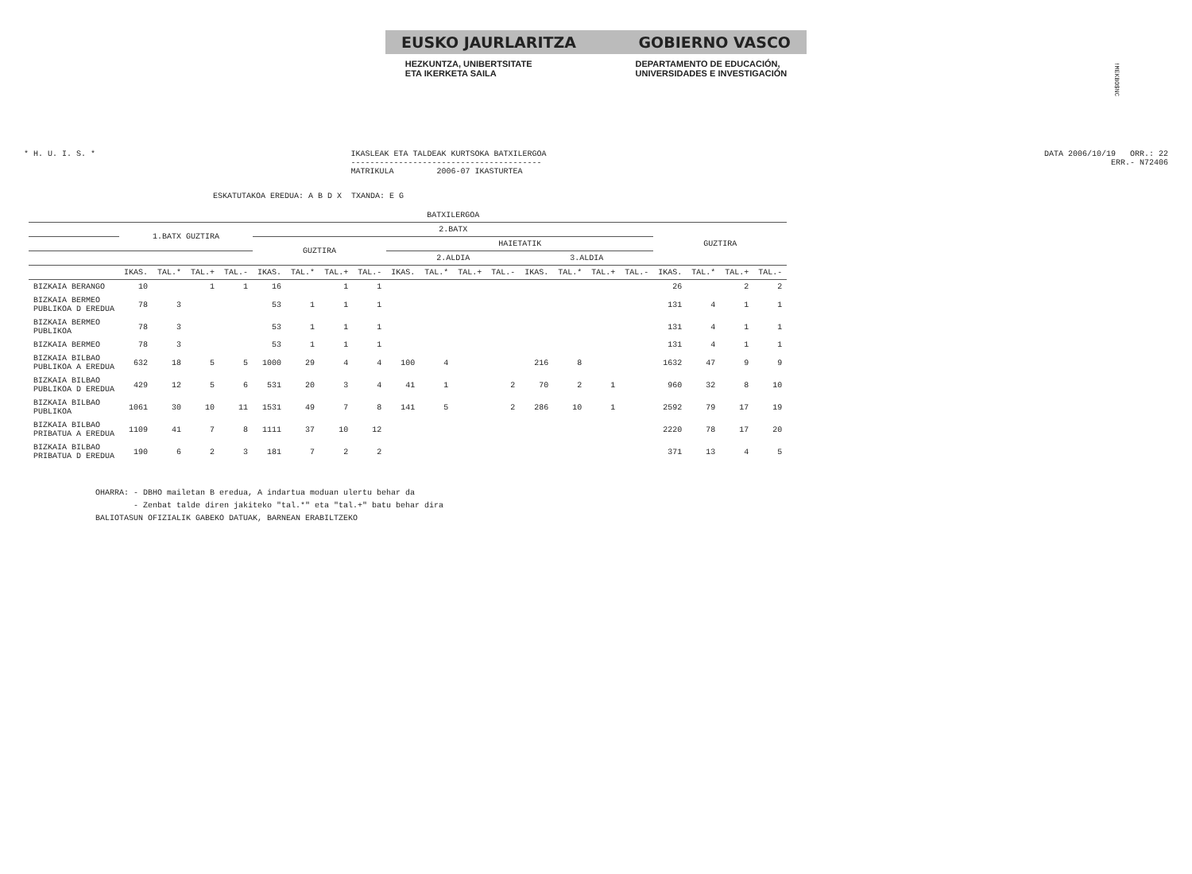!MEKBO$NC
EUSKO JAURLARITZA GOBIERNO VASCO
HEZKUNTZA, UNIBERTSITATE
ETA IKERKETA SAILA
DEPARTAMENTO DE EDUCACIÓN,
UNIVERSIDADES E INVESTIGACIÓN
* H. U. I. S. * IKASLEAK ETA TALDEAK KURTSOKA BATXILERGOA
----------------------------------------
MATRIKULA 2006-07 IKASTURTEA
DATA 2006/10/19 ORR.: 22
ERR.- N72406
ESKATUTAKOA EREDUA: A B D X TXANDA: E G
| | BATXILERGOA | | | | | | | | | | | | | | | | | | | |
| --- | --- | --- | --- | --- | --- | --- | --- | --- | --- | --- | --- | --- | --- | --- | --- | --- | --- | --- | --- | --- |
| | 1.BATX GUZTIRA | | | | 2.BATX | | | | | | | | | | | | GUZTIRA | | | |
| | | | | | GUZTIRA | | | | HAIETATIK | | | | | | | | | | | |
| | | | | | | | | | 2.ALDIA | | | | 3.ALDIA | | | | | | | |
| | IKAS. | TAL.* | TAL.+ | TAL.- | IKAS. | TAL.* | TAL.+ | TAL.- | IKAS. | TAL.* | TAL.+ | TAL.- | IKAS. | TAL.* | TAL.+ | TAL.- | IKAS. | TAL.* | TAL.+ | TAL.- |
| BIZKAIA BERANGO | 10 | | 1 | 1 | 16 | | 1 | 1 | | | | | | | | | 26 | | 2 | 2 |
| BIZKAIA BERMEO PUBLIKOA D EREDUA | 78 | 3 | | | 53 | 1 | 1 | 1 | | | | | | | | | 131 | 4 | 1 | 1 |
| BIZKAIA BERMEO PUBLIKOA | 78 | 3 | | | 53 | 1 | 1 | 1 | | | | | | | | | 131 | 4 | 1 | 1 |
| BIZKAIA BERMEO | 78 | 3 | | | 53 | 1 | 1 | 1 | | | | | | | | | 131 | 4 | 1 | 1 |
| BIZKAIA BILBAO PUBLIKOA A EREDUA | 632 | 18 | 5 | 5 | 1000 | 29 | 4 | 4 | 100 | 4 | | | 216 | 8 | | | 1632 | 47 | 9 | 9 |
| BIZKAIA BILBAO PUBLIKOA D EREDUA | 429 | 12 | 5 | 6 | 531 | 20 | 3 | 4 | 41 | 1 | | 2 | 70 | 2 | 1 | | 960 | 32 | 8 | 10 |
| BIZKAIA BILBAO PUBLIKOA | 1061 | 30 | 10 | 11 | 1531 | 49 | 7 | 8 | 141 | 5 | | 2 | 286 | 10 | 1 | | 2592 | 79 | 17 | 19 |
| BIZKAIA BILBAO PRIBATUA A EREDUA | 1109 | 41 | 7 | 8 | 1111 | 37 | 10 | 12 | | | | | | | | | 2220 | 78 | 17 | 20 |
| BIZKAIA BILBAO PRIBATUA D EREDUA | 190 | 6 | 2 | 3 | 181 | 7 | 2 | 2 | | | | | | | | | 371 | 13 | 4 | 5 |
OHARRA: - DBHO mailetan B eredua, A indartua moduan ulertu behar da
- Zenbat talde diren jakiteko "tal.*" eta "tal.+" batu behar dira
BALIOTASUN OFIZIALIK GABEKO DATUAK, BARNEAN ERABILTZEKO